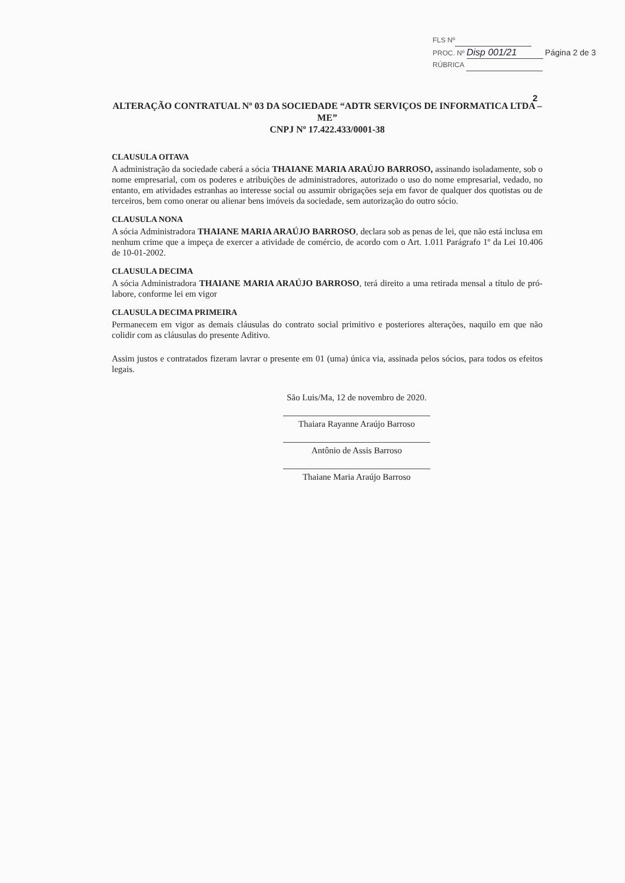FLS Nº
PROC. Nº Disp 001/21 Página 2 de 3
RÚBRICA
2
ALTERAÇÃO CONTRATUAL Nº 03 DA SOCIEDADE “ADTR SERVIÇOS DE INFORMATICA LTDA – ME”
CNPJ Nº 17.422.433/0001-38
CLAUSULA OITAVA
A administração da sociedade caberá a sócia THAIANE MARIA ARAÚJO BARROSO, assinando isoladamente, sob o nome empresarial, com os poderes e atribuições de administradores, autorizado o uso do nome empresarial, vedado, no entanto, em atividades estranhas ao interesse social ou assumir obrigações seja em favor de qualquer dos quotistas ou de terceiros, bem como onerar ou alienar bens imóveis da sociedade, sem autorização do outro sócio.
CLAUSULA NONA
A sócia Administradora THAIANE MARIA ARAÚJO BARROSO, declara sob as penas de lei, que não está inclusa em nenhum crime que a impeça de exercer a atividade de comércio, de acordo com o Art. 1.011 Parágrafo 1º da Lei 10.406 de 10-01-2002.
CLAUSULA DECIMA
A sócia Administradora THAIANE MARIA ARAÚJO BARROSO, terá direito a uma retirada mensal a título de pró-labore, conforme lei em vigor
CLAUSULA DECIMA PRIMEIRA
Permanecem em vigor as demais cláusulas do contrato social primitivo e posteriores alterações, naquilo em que não colidir com as cláusulas do presente Aditivo.
Assim justos e contratados fizeram lavrar o presente em 01 (uma) única via, assinada pelos sócios, para todos os efeitos legais.
São Luis/Ma, 12 de novembro de 2020.
Thaiara Rayanne Araújo Barroso
Antônio de Assis Barroso
Thaiane Maria Araújo Barroso